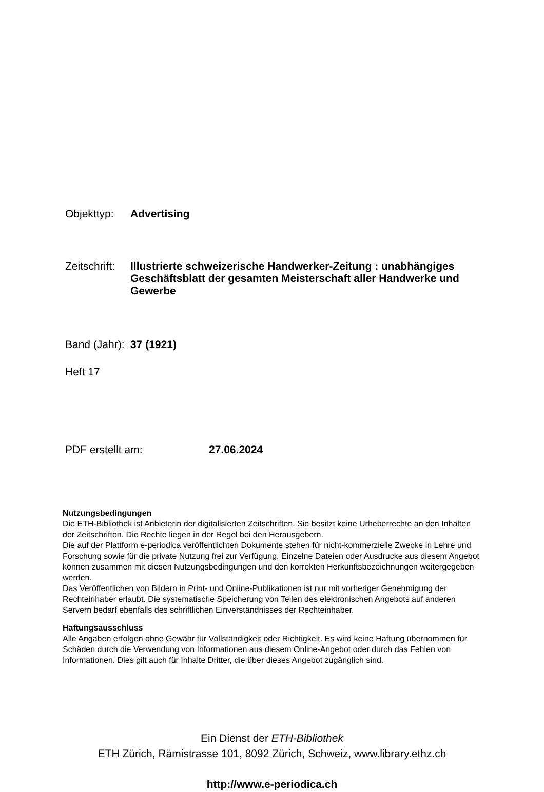Objekttyp: Advertising
Zeitschrift:
Illustrierte schweizerische Handwerker-Zeitung : unabhängiges Geschäftsblatt der gesamten Meisterschaft aller Handwerke und Gewerbe
Band (Jahr):
37 (1921)
Heft 17
PDF erstellt am: 27.06.2024
Nutzungsbedingungen
Die ETH-Bibliothek ist Anbieterin der digitalisierten Zeitschriften. Sie besitzt keine Urheberrechte an den Inhalten der Zeitschriften. Die Rechte liegen in der Regel bei den Herausgebern.
Die auf der Plattform e-periodica veröffentlichten Dokumente stehen für nicht-kommerzielle Zwecke in Lehre und Forschung sowie für die private Nutzung frei zur Verfügung. Einzelne Dateien oder Ausdrucke aus diesem Angebot können zusammen mit diesen Nutzungsbedingungen und den korrekten Herkunftsbezeichnungen weitergegeben werden.
Das Veröffentlichen von Bildern in Print- und Online-Publikationen ist nur mit vorheriger Genehmigung der Rechteinhaber erlaubt. Die systematische Speicherung von Teilen des elektronischen Angebots auf anderen Servern bedarf ebenfalls des schriftlichen Einverständnisses der Rechteinhaber.
Haftungsausschluss
Alle Angaben erfolgen ohne Gewähr für Vollständigkeit oder Richtigkeit. Es wird keine Haftung übernommen für Schäden durch die Verwendung von Informationen aus diesem Online-Angebot oder durch das Fehlen von Informationen. Dies gilt auch für Inhalte Dritter, die über dieses Angebot zugänglich sind.
Ein Dienst der ETH-Bibliothek
ETH Zürich, Rämistrasse 101, 8092 Zürich, Schweiz, www.library.ethz.ch
http://www.e-periodica.ch